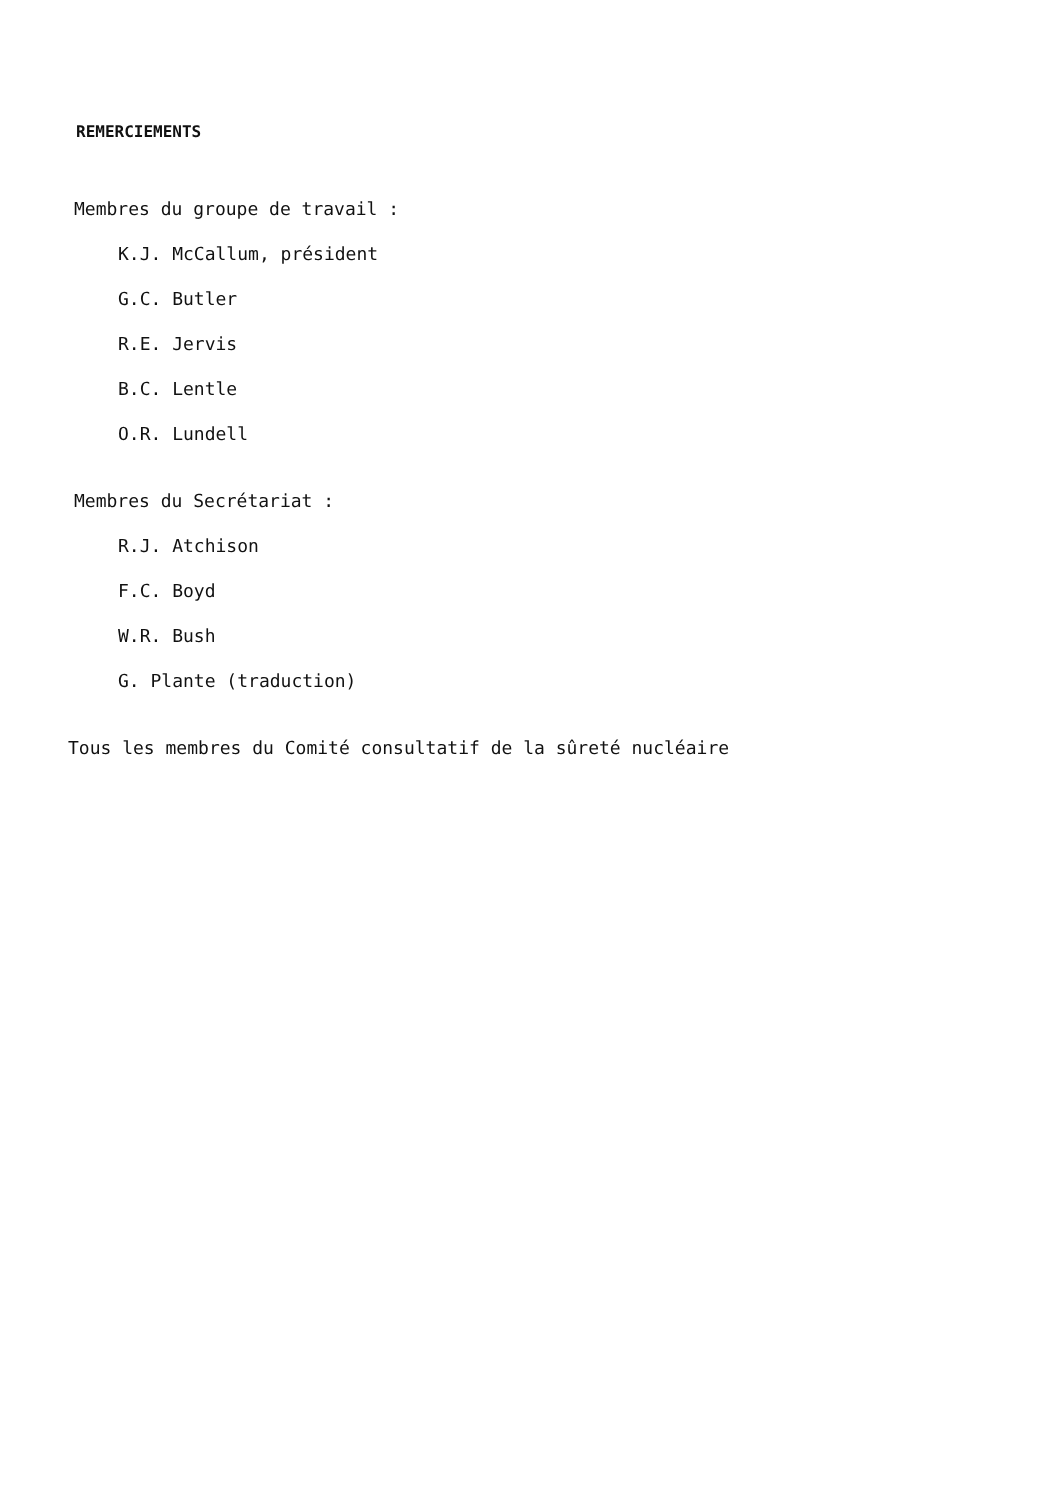REMERCIEMENTS
Membres du groupe de travail :
K.J. McCallum, président
G.C. Butler
R.E. Jervis
B.C. Lentle
O.R. Lundell
Membres du Secrétariat :
R.J. Atchison
F.C. Boyd
W.R. Bush
G. Plante (traduction)
Tous les membres du Comité consultatif de la sûreté nucléaire